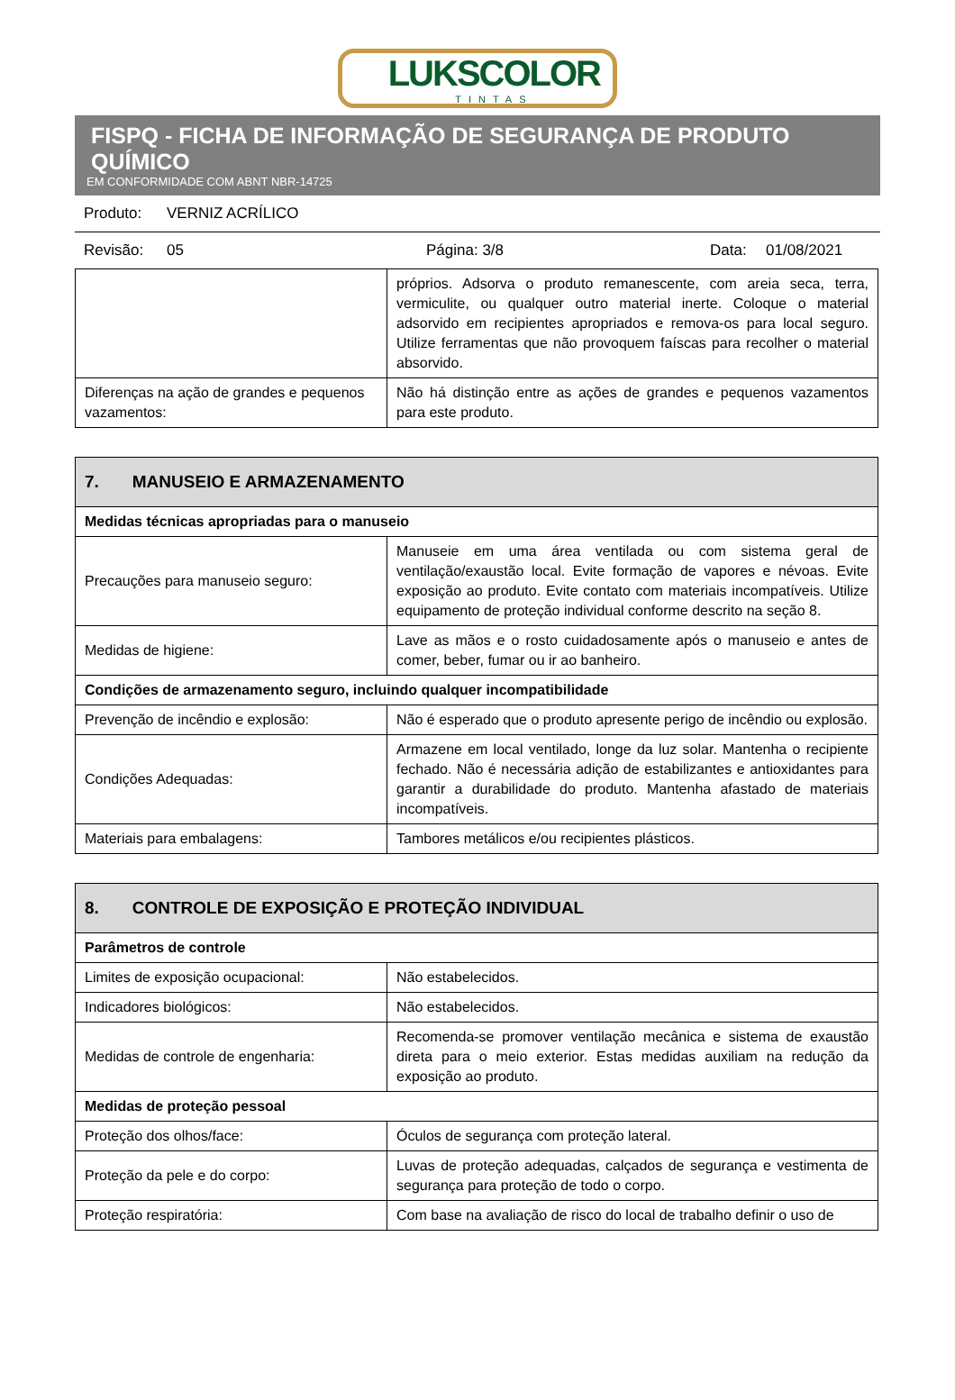LUKSCOLOR
TINTAS
FISPQ - FICHA DE INFORMAÇÃO DE SEGURANÇA DE PRODUTO QUÍMICO
EM CONFORMIDADE COM ABNT NBR-14725
Produto: VERNIZ ACRÍLICO
Revisão: 05 Página: 3/8 Data: 01/08/2021
| | próprios. Adsorva o produto remanescente, com areia seca, terra, vermiculite, ou qualquer outro material inerte. Coloque o material adsorvido em recipientes apropriados e remova-os para local seguro. Utilize ferramentas que não provoquem faíscas para recolher o material absorvido. |
| Diferenças na ação de grandes e pequenos vazamentos: | Não há distinção entre as ações de grandes e pequenos vazamentos para este produto. |
| 7. MANUSEIO E ARMAZENAMENTO | |
| Medidas técnicas apropriadas para o manuseio | |
| Precauções para manuseio seguro: | Manuseie em uma área ventilada ou com sistema geral de ventilação/exaustão local. Evite formação de vapores e névoas. Evite exposição ao produto. Evite contato com materiais incompatíveis. Utilize equipamento de proteção individual conforme descrito na seção 8. |
| Medidas de higiene: | Lave as mãos e o rosto cuidadosamente após o manuseio e antes de comer, beber, fumar ou ir ao banheiro. |
| Condições de armazenamento seguro, incluindo qualquer incompatibilidade | |
| Prevenção de incêndio e explosão: | Não é esperado que o produto apresente perigo de incêndio ou explosão. |
| Condições Adequadas: | Armazene em local ventilado, longe da luz solar. Mantenha o recipiente fechado. Não é necessária adição de estabilizantes e antioxidantes para garantir a durabilidade do produto. Mantenha afastado de materiais incompatíveis. |
| Materiais para embalagens: | Tambores metálicos e/ou recipientes plásticos. |
| 8. CONTROLE DE EXPOSIÇÃO E PROTEÇÃO INDIVIDUAL | |
| Parâmetros de controle | |
| Limites de exposição ocupacional: | Não estabelecidos. |
| Indicadores biológicos: | Não estabelecidos. |
| Medidas de controle de engenharia: | Recomenda-se promover ventilação mecânica e sistema de exaustão direta para o meio exterior. Estas medidas auxiliam na redução da exposição ao produto. |
| Medidas de proteção pessoal | |
| Proteção dos olhos/face: | Óculos de segurança com proteção lateral. |
| Proteção da pele e do corpo: | Luvas de proteção adequadas, calçados de segurança e vestimenta de segurança para proteção de todo o corpo. |
| Proteção respiratória: | Com base na avaliação de risco do local de trabalho definir o uso de |